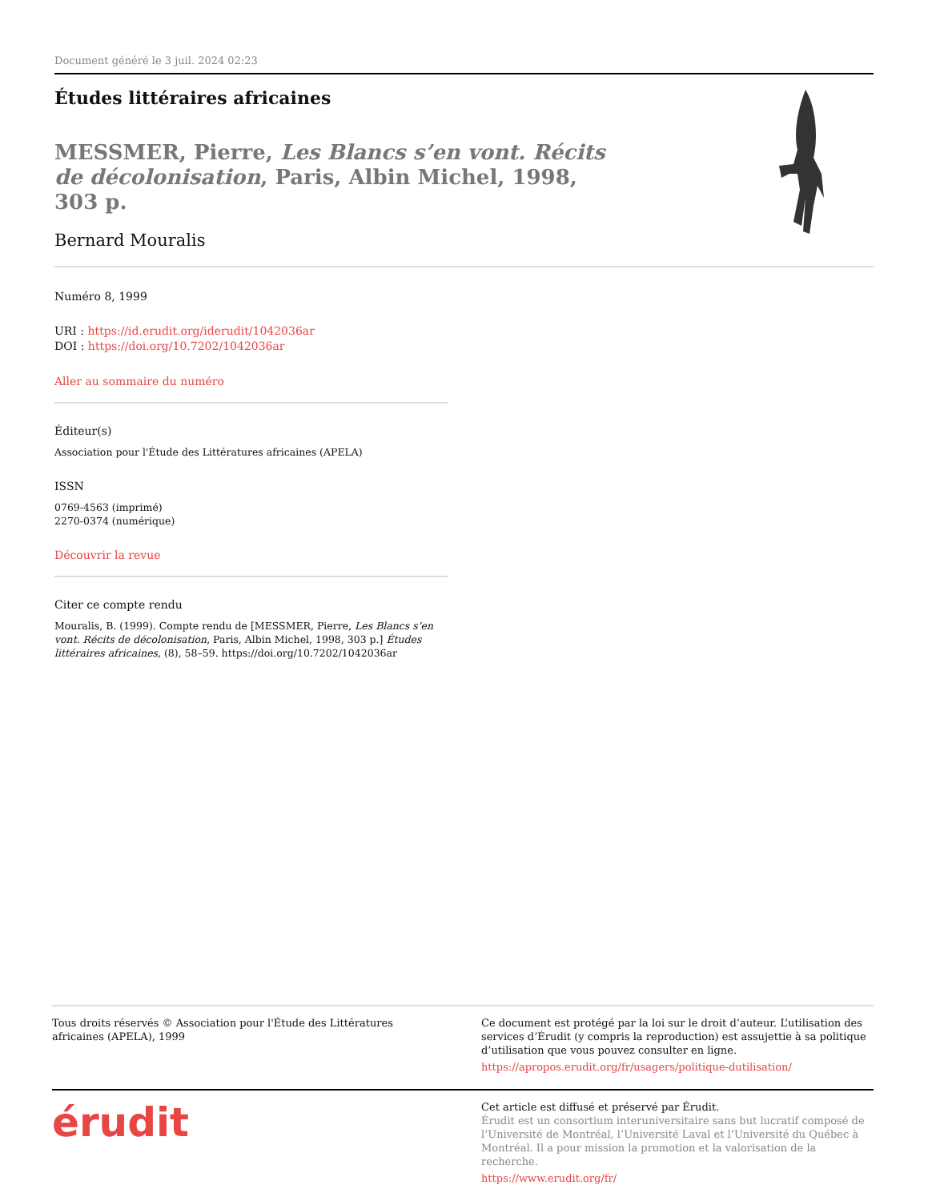Document généré le 3 juil. 2024 02:23
Études littéraires africaines
MESSMER, Pierre, Les Blancs s’en vont. Récits de décolonisation, Paris, Albin Michel, 1998, 303 p.
Bernard Mouralis
Numéro 8, 1999
URI : https://id.erudit.org/iderudit/1042036ar
DOI : https://doi.org/10.7202/1042036ar
Aller au sommaire du numéro
Éditeur(s)
Association pour l'Étude des Littératures africaines (APELA)
ISSN
0769-4563 (imprimé)
2270-0374 (numérique)
Découvrir la revue
Citer ce compte rendu
Mouralis, B. (1999). Compte rendu de [MESSMER, Pierre, Les Blancs s’en vont. Récits de décolonisation, Paris, Albin Michel, 1998, 303 p.] Études littéraires africaines, (8), 58–59. https://doi.org/10.7202/1042036ar
Tous droits réservés © Association pour l'Étude des Littératures africaines (APELA), 1999
Ce document est protégé par la loi sur le droit d’auteur. L’utilisation des services d’Érudit (y compris la reproduction) est assujettie à sa politique d’utilisation que vous pouvez consulter en ligne.
https://apropos.erudit.org/fr/usagers/politique-dutilisation/
érudit
Cet article est diffusé et préservé par Érudit.
Érudit est un consortium interuniversitaire sans but lucratif composé de l’Université de Montréal, l’Université Laval et l’Université du Québec à Montréal. Il a pour mission la promotion et la valorisation de la recherche.
https://www.erudit.org/fr/